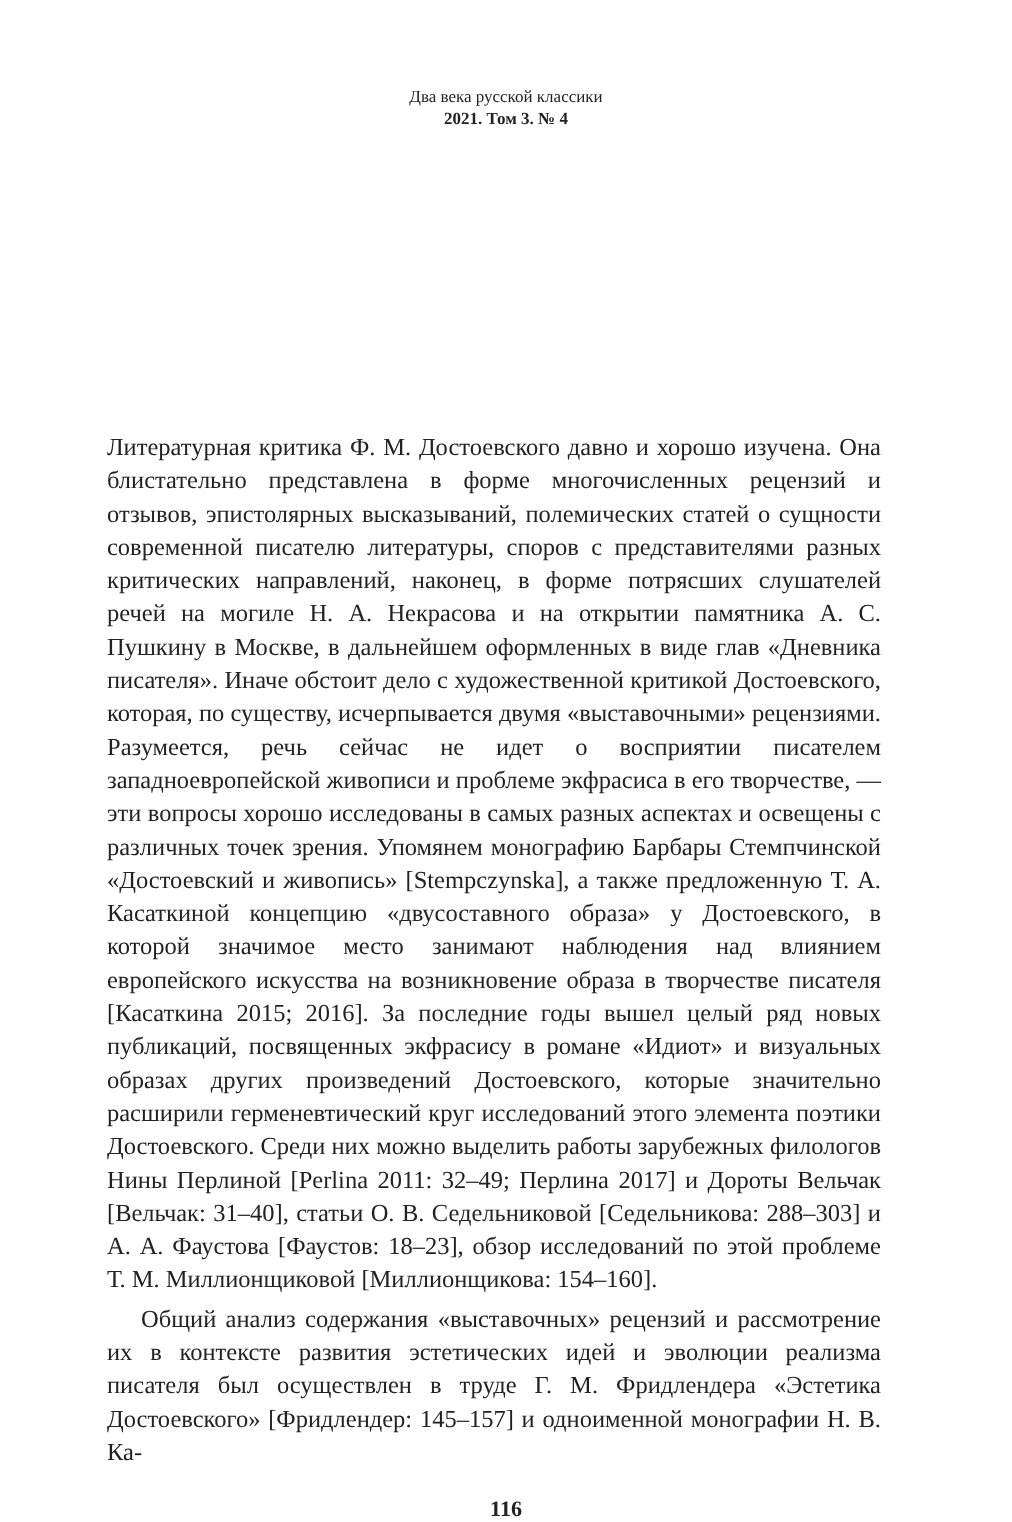Два века русской классики
2021. Том 3. № 4
Литературная критика Ф. М. Достоевского давно и хорошо изучена. Она блистательно представлена в форме многочисленных рецензий и отзывов, эпистолярных высказываний, полемических статей о сущности современной писателю литературы, споров с представителями разных критических направлений, наконец, в форме потрясших слушателей речей на могиле Н. А. Некрасова и на открытии памятника А. С. Пушкину в Москве, в дальнейшем оформленных в виде глав «Дневника писателя». Иначе обстоит дело с художественной критикой Достоевского, которая, по существу, исчерпывается двумя «выставочными» рецензиями. Разумеется, речь сейчас не идет о восприятии писателем западноевропейской живописи и проблеме экфрасиса в его творчестве, — эти вопросы хорошо исследованы в самых разных аспектах и освещены с различных точек зрения. Упомянем монографию Барбары Стемпчинской «Достоевский и живопись» [Stempczynska], а также предложенную Т. А. Касаткиной концепцию «двусоставного образа» у Достоевского, в которой значимое место занимают наблюдения над влиянием европейского искусства на возникновение образа в творчестве писателя [Касаткина 2015; 2016]. За последние годы вышел целый ряд новых публикаций, посвященных экфрасису в романе «Идиот» и визуальных образах других произведений Достоевского, которые значительно расширили герменевтический круг исследований этого элемента поэтики Достоевского. Среди них можно выделить работы зарубежных филологов Нины Перлиной [Perlina 2011: 32–49; Перлина 2017] и Дороты Вельчак [Вельчак: 31–40], статьи О. В. Седельниковой [Седельникова: 288–303] и А. А. Фаустова [Фаустов: 18–23], обзор исследований по этой проблеме Т. М. Миллионщиковой [Миллионщикова: 154–160].
Общий анализ содержания «выставочных» рецензий и рассмотрение их в контексте развития эстетических идей и эволюции реализма писателя был осуществлен в труде Г. М. Фридлендера «Эстетика Достоевского» [Фридлендер: 145–157] и одноименной монографии Н. В. Ка-
116